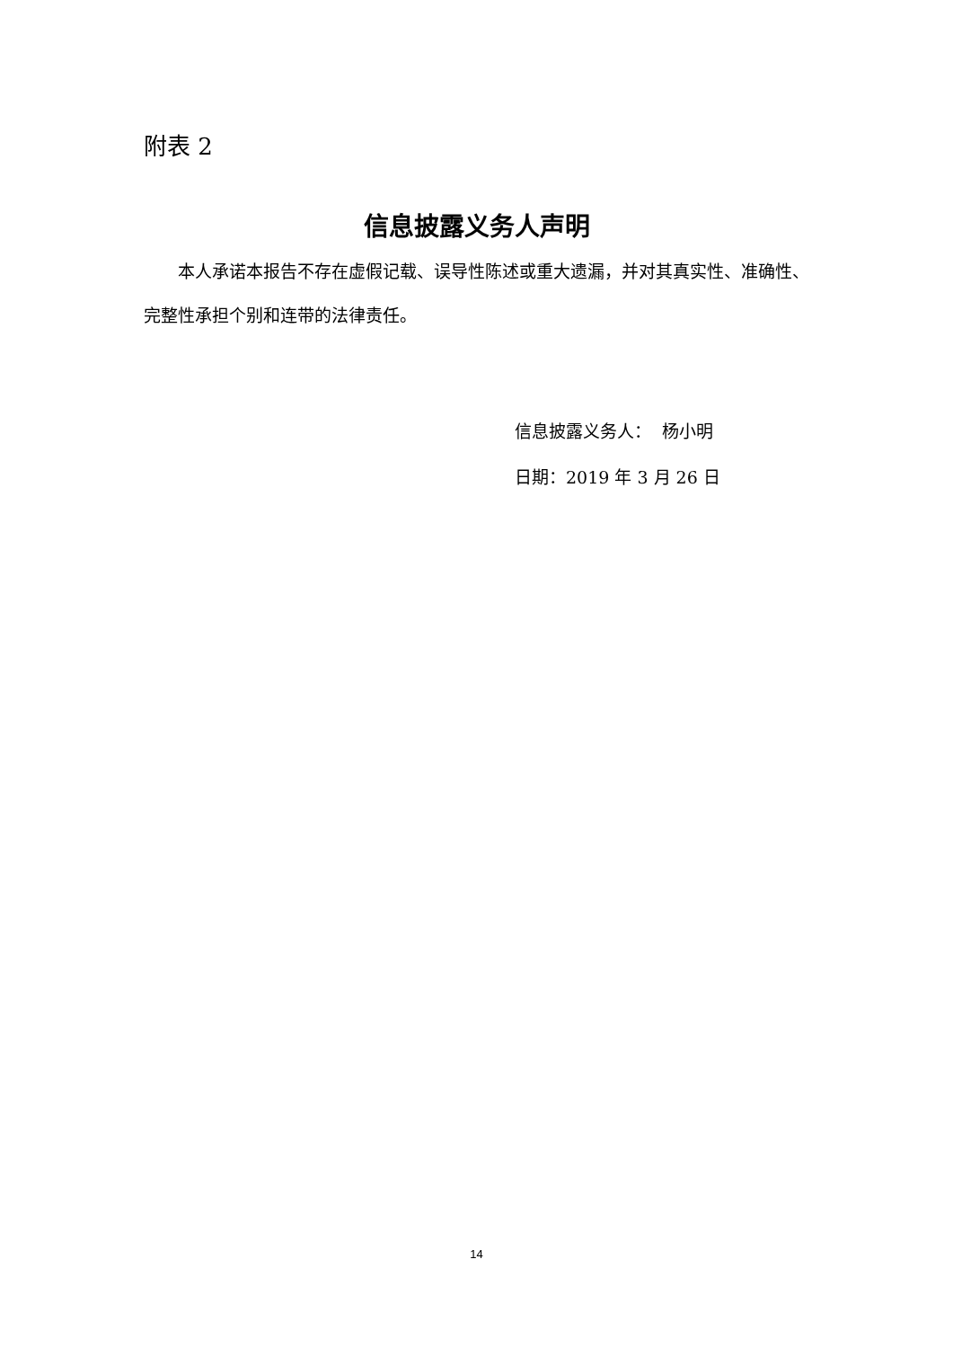附表 2
信息披露义务人声明
本人承诺本报告不存在虚假记载、误导性陈述或重大遗漏，并对其真实性、准确性、完整性承担个别和连带的法律责任。
信息披露义务人： 杨小明
日期：2019 年 3 月 26 日
14